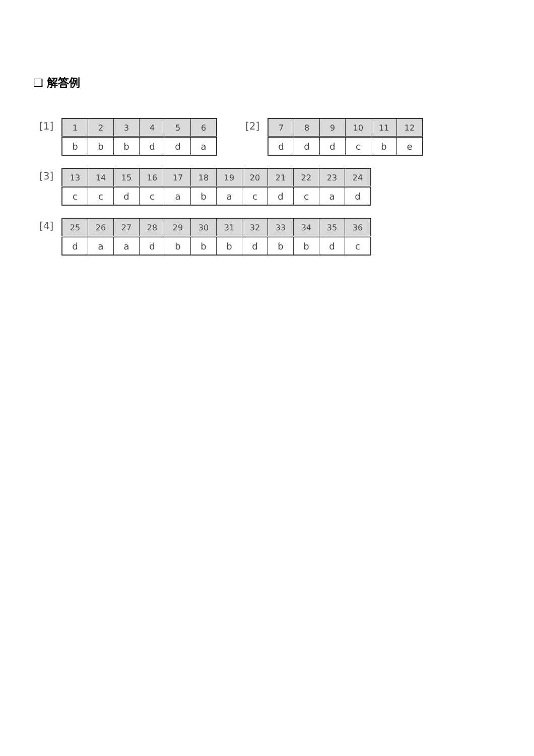❑ 解答例
[1]
| 1 | 2 | 3 | 4 | 5 | 6 |
| b | b | b | d | d | a |
[2]
| 7 | 8 | 9 | 10 | 11 | 12 |
| d | d | d | c | b | e |
[3]
| 13 | 14 | 15 | 16 | 17 | 18 | 19 | 20 | 21 | 22 | 23 | 24 |
| c | c | d | c | a | b | a | c | d | c | a | d |
[4]
| 25 | 26 | 27 | 28 | 29 | 30 | 31 | 32 | 33 | 34 | 35 | 36 |
| d | a | a | d | b | b | b | d | b | b | d | c |